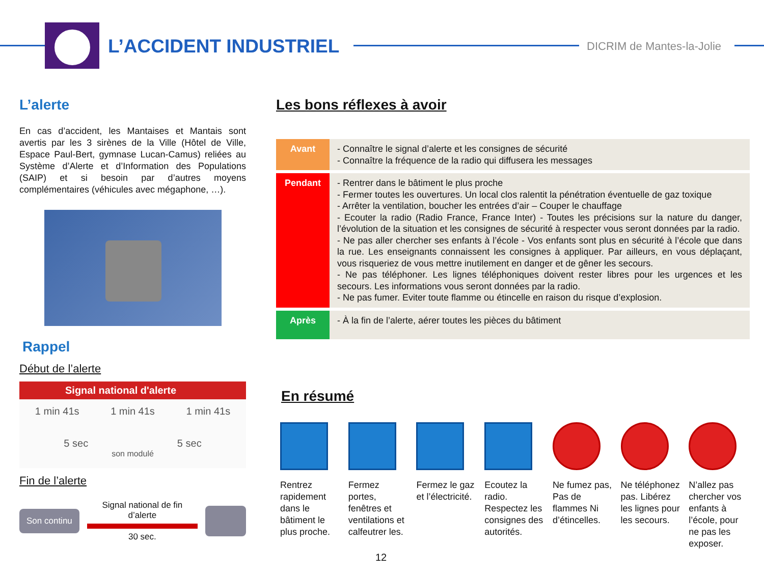L’ACCIDENT INDUSTRIEL DICRIM de Mantes-la-Jolie
L’alerte
En cas d’accident, les Mantaises et Mantais sont avertis par les 3 sirènes de la Ville (Hôtel de Ville, Espace Paul-Bert, gymnase Lucan-Camus) reliées au Système d’Alerte et d’Information des Populations (SAIP) et si besoin par d’autres moyens complémentaires (véhicules avec mégaphone, …).
Rappel
Début de l’alerte
Signal national d'alerte
1 min 41s 1 min 41s 1 min 41s
5 sec 5 sec
son modulé
Fin de l’alerte
Son continu
Signal national de fin d’alerte
30 sec.
Les bons réflexes à avoir
| Avant | - Connaître le signal d’alerte et les consignes de sécurité - Connaître la fréquence de la radio qui diffusera les messages |
| Pendant | - Rentrer dans le bâtiment le plus proche - Fermer toutes les ouvertures. Un local clos ralentit la pénétration éventuelle de gaz toxique - Arrêter la ventilation, boucher les entrées d’air – Couper le chauffage - Ecouter la radio (Radio France, France Inter) - Toutes les précisions sur la nature du danger, l’évolution de la situation et les consignes de sécurité à respecter vous seront données par la radio. - Ne pas aller chercher ses enfants à l’école - Vos enfants sont plus en sécurité à l’école que dans la rue. Les enseignants connaissent les consignes à appliquer. Par ailleurs, en vous déplaçant, vous risqueriez de vous mettre inutilement en danger et de gêner les secours. - Ne pas téléphoner. Les lignes téléphoniques doivent rester libres pour les urgences et les secours. Les informations vous seront données par la radio. - Ne pas fumer. Eviter toute flamme ou étincelle en raison du risque d’explosion. |
| Après | - À la fin de l’alerte, aérer toutes les pièces du bâtiment |
En résumé
Rentrez rapidement dans le bâtiment le plus proche.
Fermez portes, fenêtres et ventilations et calfeutrer les.
Fermez le gaz et l’électricité.
Ecoutez la radio. Respectez les consignes des autorités.
Ne fumez pas, Pas de flammes Ni d’étincelles.
Ne téléphonez pas. Libérez les lignes pour les secours.
N’allez pas chercher vos enfants à l’école, pour ne pas les exposer.
12